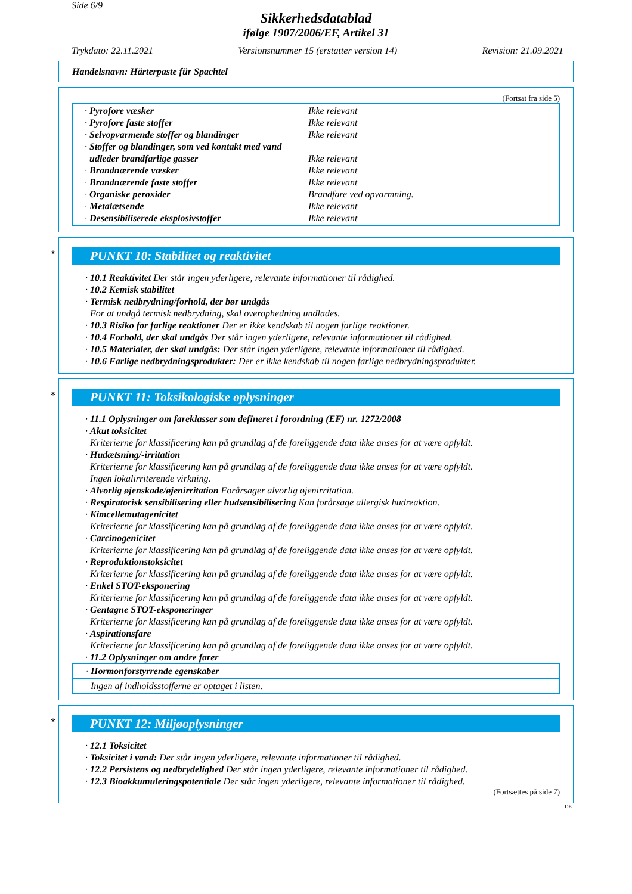Side 6/9
Sikkerhedsdatablad
ifølge 1907/2006/EF, Artikel 31
Trykdato: 22.11.2021 Versionsnummer 15 (erstatter version 14) Revision: 21.09.2021
Handelsnavn: Härterpaste für Spachtel
(Fortsat fra side 5)
| · Pyrofore væsker | Ikke relevant |
| · Pyrofore faste stoffer | Ikke relevant |
| · Selvopvarmende stoffer og blandinger | Ikke relevant |
| · Stoffer og blandinger, som ved kontakt med vand | |
| udleder brandfarlige gasser | Ikke relevant |
| · Brandnærende væsker | Ikke relevant |
| · Brandnærende faste stoffer | Ikke relevant |
| · Organiske peroxider | Brandfare ved opvarmning. |
| · Metalætsende | Ikke relevant |
| · Desensibiliserede eksplosivstoffer | Ikke relevant |
*
PUNKT 10: Stabilitet og reaktivitet
· 10.1 Reaktivitet Der står ingen yderligere, relevante informationer til rådighed.
· 10.2 Kemisk stabilitet
· Termisk nedbrydning/forhold, der bør undgås
For at undgå termisk nedbrydning, skal overophedning undlades.
· 10.3 Risiko for farlige reaktioner Der er ikke kendskab til nogen farlige reaktioner.
· 10.4 Forhold, der skal undgås Der står ingen yderligere, relevante informationer til rådighed.
· 10.5 Materialer, der skal undgås: Der står ingen yderligere, relevante informationer til rådighed.
· 10.6 Farlige nedbrydningsprodukter: Der er ikke kendskab til nogen farlige nedbrydningsprodukter.
*
PUNKT 11: Toksikologiske oplysninger
· 11.1 Oplysninger om fareklasser som defineret i forordning (EF) nr. 1272/2008
· Akut toksicitet
Kriterierne for klassificering kan på grundlag af de foreliggende data ikke anses for at være opfyldt.
· Hudætsning/-irritation
Kriterierne for klassificering kan på grundlag af de foreliggende data ikke anses for at være opfyldt.
Ingen lokalirriterende virkning.
· Alvorlig øjenskade/øjenirritation Forårsager alvorlig øjenirritation.
· Respiratorisk sensibilisering eller hudsensibilisering Kan forårsage allergisk hudreaktion.
· Kimcellemutagenicitet
Kriterierne for klassificering kan på grundlag af de foreliggende data ikke anses for at være opfyldt.
· Carcinogenicitet
Kriterierne for klassificering kan på grundlag af de foreliggende data ikke anses for at være opfyldt.
· Reproduktionstoksicitet
Kriterierne for klassificering kan på grundlag af de foreliggende data ikke anses for at være opfyldt.
· Enkel STOT-eksponering
Kriterierne for klassificering kan på grundlag af de foreliggende data ikke anses for at være opfyldt.
· Gentagne STOT-eksponeringer
Kriterierne for klassificering kan på grundlag af de foreliggende data ikke anses for at være opfyldt.
· Aspirationsfare
Kriterierne for klassificering kan på grundlag af de foreliggende data ikke anses for at være opfyldt.
· 11.2 Oplysninger om andre farer
· Hormonforstyrrende egenskaber
Ingen af indholdsstofferne er optaget i listen.
*
PUNKT 12: Miljøoplysninger
· 12.1 Toksicitet
· Toksicitet i vand: Der står ingen yderligere, relevante informationer til rådighed.
· 12.2 Persistens og nedbrydelighed Der står ingen yderligere, relevante informationer til rådighed.
· 12.3 Bioakkumuleringspotentiale Der står ingen yderligere, relevante informationer til rådighed.
(Fortsættes på side 7)
DK